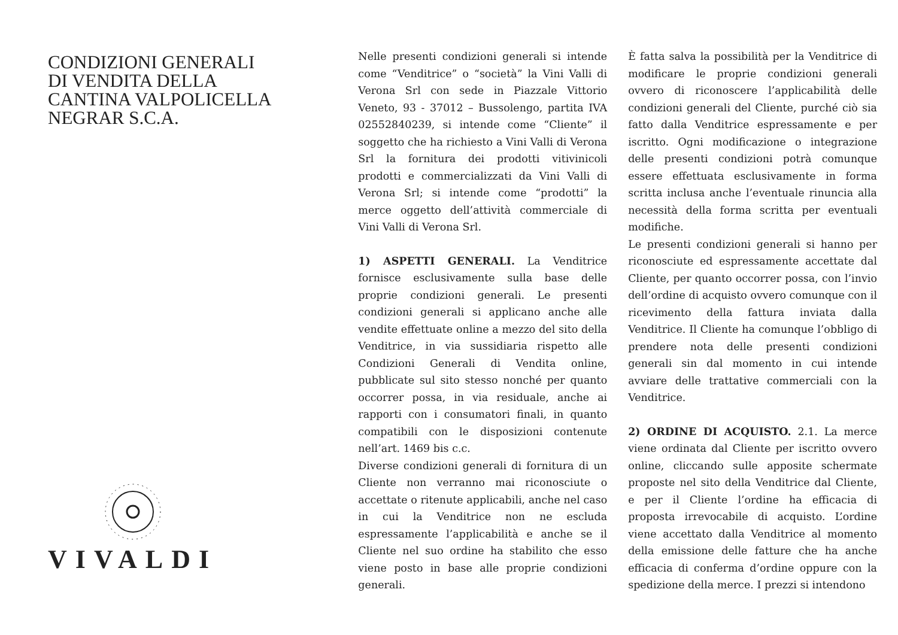CONDIZIONI GENERALI
DI VENDITA DELLA
CANTINA VALPOLICELLA
NEGRAR S.C.A.
VIVALDI
Nelle presenti condizioni generali si intende come “Venditrice” o “società” la Vini Valli di Verona Srl con sede in Piazzale Vittorio Veneto, 93 - 37012 – Bussolengo, partita IVA 02552840239, si intende come “Cliente” il soggetto che ha richiesto a Vini Valli di Verona Srl la fornitura dei prodotti vitivinicoli prodotti e commercializzati da Vini Valli di Verona Srl; si intende come “prodotti” la merce oggetto dell’attività commerciale di Vini Valli di Verona Srl.
1) ASPETTI GENERALI. La Venditrice fornisce esclusivamente sulla base delle proprie condizioni generali. Le presenti condizioni generali si applicano anche alle vendite effettuate online a mezzo del sito della Venditrice, in via sussidiaria rispetto alle Condizioni Generali di Vendita online, pubblicate sul sito stesso nonché per quanto occorrer possa, in via residuale, anche ai rapporti con i consumatori finali, in quanto compatibili con le disposizioni contenute nell’art. 1469 bis c.c.
Diverse condizioni generali di fornitura di un Cliente non verranno mai riconosciute o accettate o ritenute applicabili, anche nel caso in cui la Venditrice non ne escluda espressamente l’applicabilità e anche se il Cliente nel suo ordine ha stabilito che esso viene posto in base alle proprie condizioni generali.
È fatta salva la possibilità per la Venditrice di modificare le proprie condizioni generali ovvero di riconoscere l’applicabilità delle condizioni generali del Cliente, purché ciò sia fatto dalla Venditrice espressamente e per iscritto. Ogni modificazione o integrazione delle presenti condizioni potrà comunque essere effettuata esclusivamente in forma scritta inclusa anche l’eventuale rinuncia alla necessità della forma scritta per eventuali modifiche.
Le presenti condizioni generali si hanno per riconosciute ed espressamente accettate dal Cliente, per quanto occorrer possa, con l’invio dell’ordine di acquisto ovvero comunque con il ricevimento della fattura inviata dalla Venditrice. Il Cliente ha comunque l’obbligo di prendere nota delle presenti condizioni generali sin dal momento in cui intende avviare delle trattative commerciali con la Venditrice.
2) ORDINE DI ACQUISTO. 2.1. La merce viene ordinata dal Cliente per iscritto ovvero online, cliccando sulle apposite schermate proposte nel sito della Venditrice dal Cliente, e per il Cliente l’ordine ha efficacia di proposta irrevocabile di acquisto. L’ordine viene accettato dalla Venditrice al momento della emissione delle fatture che ha anche efficacia di conferma d’ordine oppure con la spedizione della merce. I prezzi si intendono